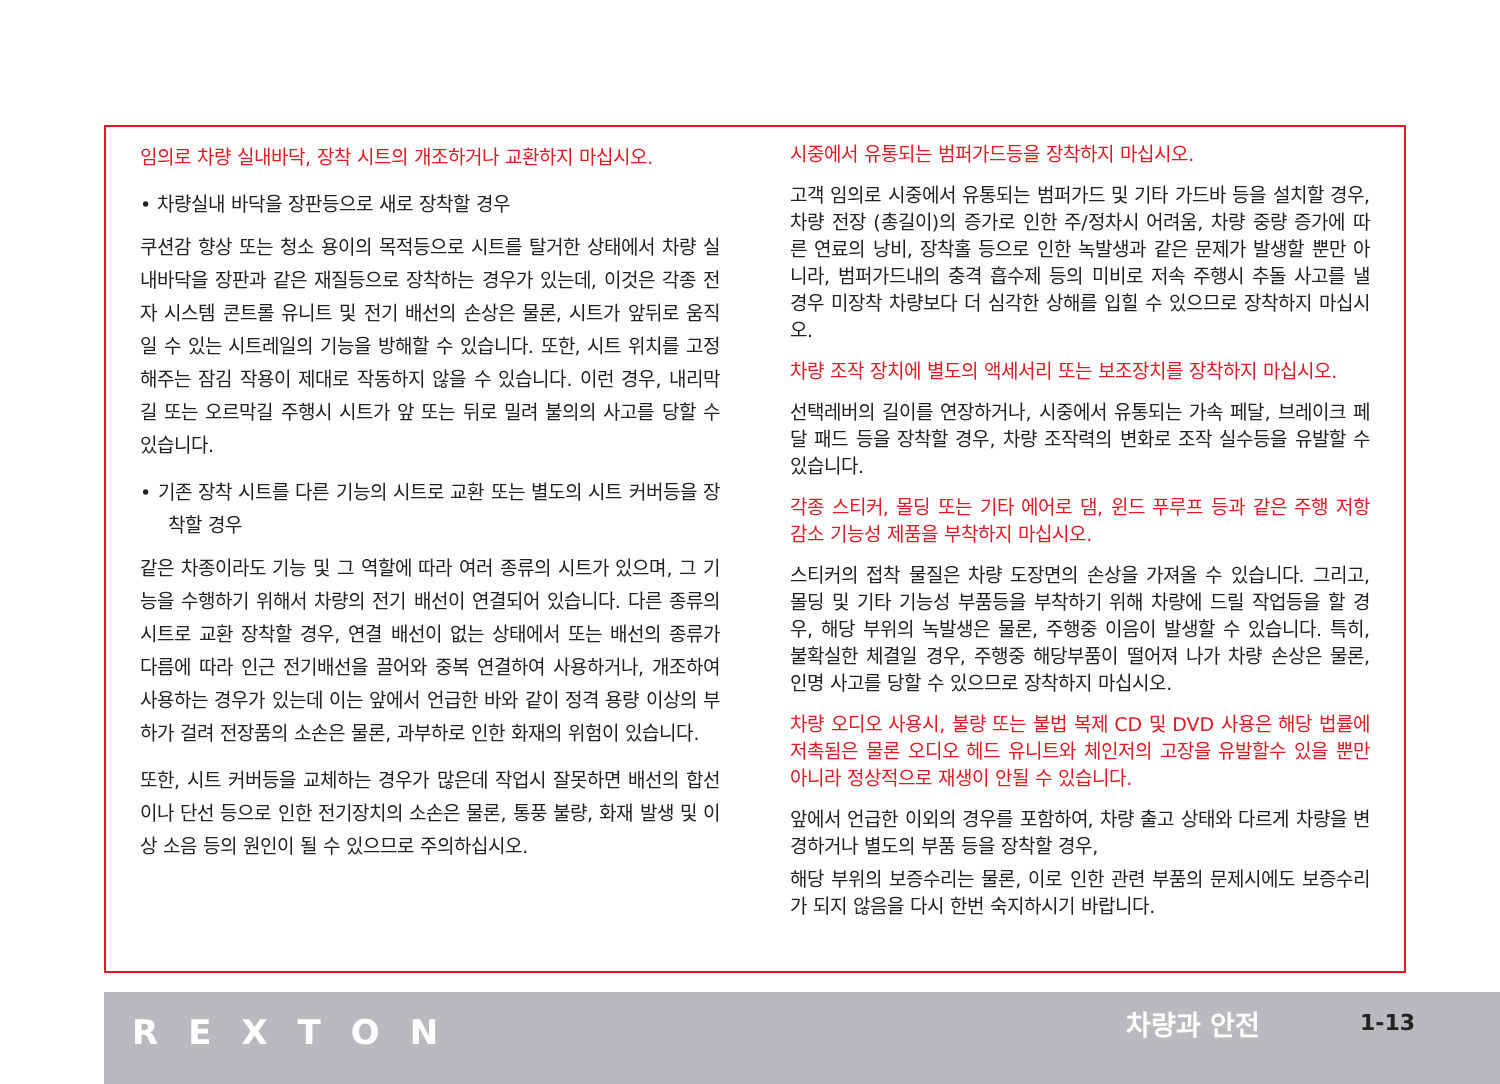임의로 차량 실내바닥, 장착 시트의 개조하거나 교환하지 마십시오.
• 차량실내 바닥을 장판등으로 새로 장착할 경우
쿠션감 향상 또는 청소 용이의 목적등으로 시트를 탈거한 상태에서 차량 실내바닥을 장판과 같은 재질등으로 장착하는 경우가 있는데, 이것은 각종 전자 시스템 콘트롤 유니트 및 전기 배선의 손상은 물론, 시트가 앞뒤로 움직일 수 있는 시트레일의 기능을 방해할 수 있습니다. 또한, 시트 위치를 고정해주는 잠김 작용이 제대로 작동하지 않을 수 있습니다. 이런 경우, 내리막길 또는 오르막길 주행시 시트가 앞 또는 뒤로 밀려 불의의 사고를 당할 수 있습니다.
• 기존 장착 시트를 다른 기능의 시트로 교환 또는 별도의 시트 커버등을 장착할 경우
같은 차종이라도 기능 및 그 역할에 따라 여러 종류의 시트가 있으며, 그 기능을 수행하기 위해서 차량의 전기 배선이 연결되어 있습니다. 다른 종류의 시트로 교환 장착할 경우, 연결 배선이 없는 상태에서 또는 배선의 종류가 다름에 따라 인근 전기배선을 끌어와 중복 연결하여 사용하거나, 개조하여 사용하는 경우가 있는데 이는 앞에서 언급한 바와 같이 정격 용량 이상의 부하가 걸려 전장품의 소손은 물론, 과부하로 인한 화재의 위험이 있습니다.
또한, 시트 커버등을 교체하는 경우가 많은데 작업시 잘못하면 배선의 합선이나 단선 등으로 인한 전기장치의 소손은 물론, 통풍 불량, 화재 발생 및 이상 소음 등의 원인이 될 수 있으므로 주의하십시오.
시중에서 유통되는 범퍼가드등을 장착하지 마십시오.
고객 임의로 시중에서 유통되는 범퍼가드 및 기타 가드바 등을 설치할 경우, 차량 전장 (총길이)의 증가로 인한 주/정차시 어려움, 차량 중량 증가에 따른 연료의 낭비, 장착홀 등으로 인한 녹발생과 같은 문제가 발생할 뿐만 아니라, 범퍼가드내의 충격 흡수제 등의 미비로 저속 주행시 추돌 사고를 낼 경우 미장착 차량보다 더 심각한 상해를 입힐 수 있으므로 장착하지 마십시오.
차량 조작 장치에 별도의 액세서리 또는 보조장치를 장착하지 마십시오.
선택레버의 길이를 연장하거나, 시중에서 유통되는 가속 페달, 브레이크 페달 패드 등을 장착할 경우, 차량 조작력의 변화로 조작 실수등을 유발할 수 있습니다.
각종 스티커, 몰딩 또는 기타 에어로 댐, 윈드 푸루프 등과 같은 주행 저항 감소 기능성 제품을 부착하지 마십시오.
스티커의 접착 물질은 차량 도장면의 손상을 가져올 수 있습니다. 그리고, 몰딩 및 기타 기능성 부품등을 부착하기 위해 차량에 드릴 작업등을 할 경우, 해당 부위의 녹발생은 물론, 주행중 이음이 발생할 수 있습니다. 특히, 불확실한 체결일 경우, 주행중 해당부품이 떨어져 나가 차량 손상은 물론, 인명 사고를 당할 수 있으므로 장착하지 마십시오.
차량 오디오 사용시, 불량 또는 불법 복제 CD 및 DVD 사용은 해당 법률에 저촉됨은 물론 오디오 헤드 유니트와 체인저의 고장을 유발할수 있을 뿐만 아니라 정상적으로 재생이 안될 수 있습니다.
앞에서 언급한 이외의 경우를 포함하여, 차량 출고 상태와 다르게 차량을 변경하거나 별도의 부품 등을 장착할 경우,
해당 부위의 보증수리는 물론, 이로 인한 관련 부품의 문제시에도 보증수리가 되지 않음을 다시 한번 숙지하시기 바랍니다.
REXTON 차량과 안전 1-13